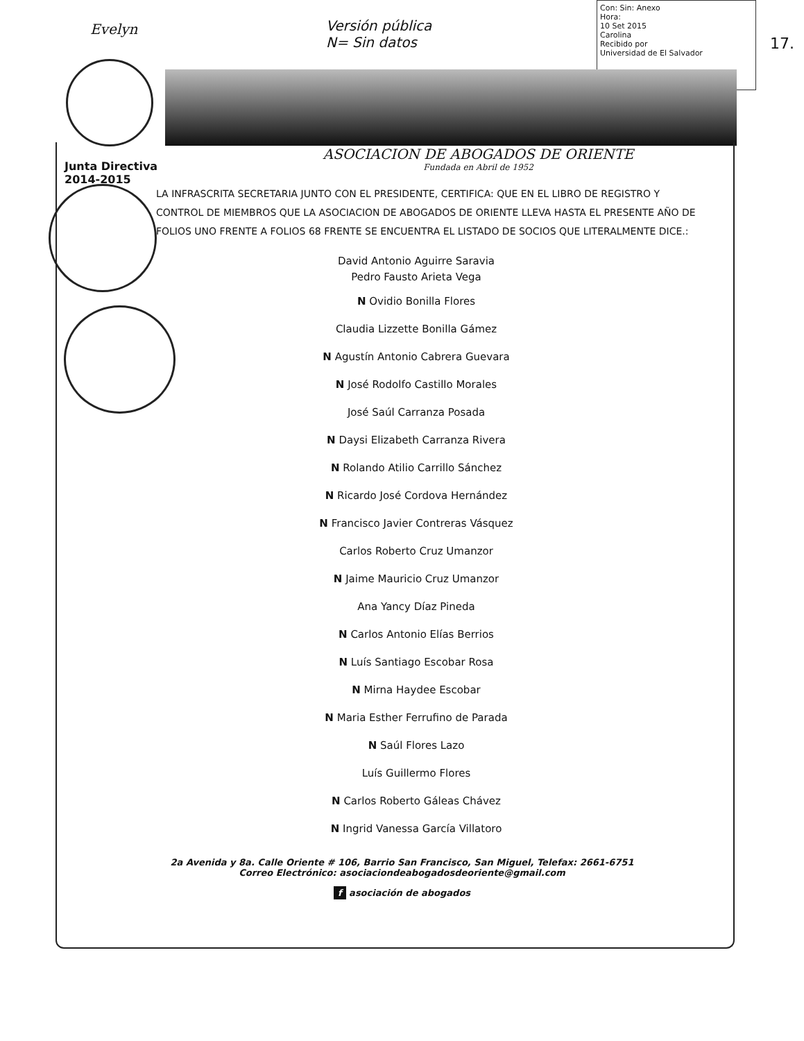Evelyn
Versión pública
N= Sin datos
Con: Sin: Anexo
Hora:
10 Set 2015
Carolina
Recibido por
Universidad de El Salvador
17.
Junta Directiva
2014-2015
ASOCIACION DE ABOGADOS DE ORIENTE
Fundada en Abril de 1952
LA INFRASCRITA SECRETARIA JUNTO CON EL PRESIDENTE, CERTIFICA: QUE EN EL LIBRO DE REGISTRO Y CONTROL DE MIEMBROS QUE LA ASOCIACION DE ABOGADOS DE ORIENTE LLEVA HASTA EL PRESENTE AÑO DE FOLIOS UNO FRENTE A FOLIOS 68 FRENTE SE ENCUENTRA EL LISTADO DE SOCIOS QUE LITERALMENTE DICE.:
David Antonio Aguirre Saravia
Pedro Fausto Arieta Vega
N Ovidio Bonilla Flores
Claudia Lizzette Bonilla Gámez
N Agustín Antonio Cabrera Guevara
N José Rodolfo Castillo Morales
José Saúl Carranza Posada
N Daysi Elizabeth Carranza Rivera
N Rolando Atilio Carrillo Sánchez
N Ricardo José Cordova Hernández
N Francisco Javier Contreras Vásquez
Carlos Roberto Cruz Umanzor
N Jaime Mauricio Cruz Umanzor
Ana Yancy Díaz Pineda
N Carlos Antonio Elías Berrios
N Luís Santiago Escobar Rosa
N Mirna Haydee Escobar
N Maria Esther Ferrufino de Parada
N Saúl Flores Lazo
Luís Guillermo Flores
N Carlos Roberto Gáleas Chávez
N Ingrid Vanessa García Villatoro
2a Avenida y 8a. Calle Oriente # 106, Barrio San Francisco, San Miguel, Telefax: 2661-6751
Correo Electrónico: asociaciondeabogadosdeoriente@gmail.com
f asociación de abogados